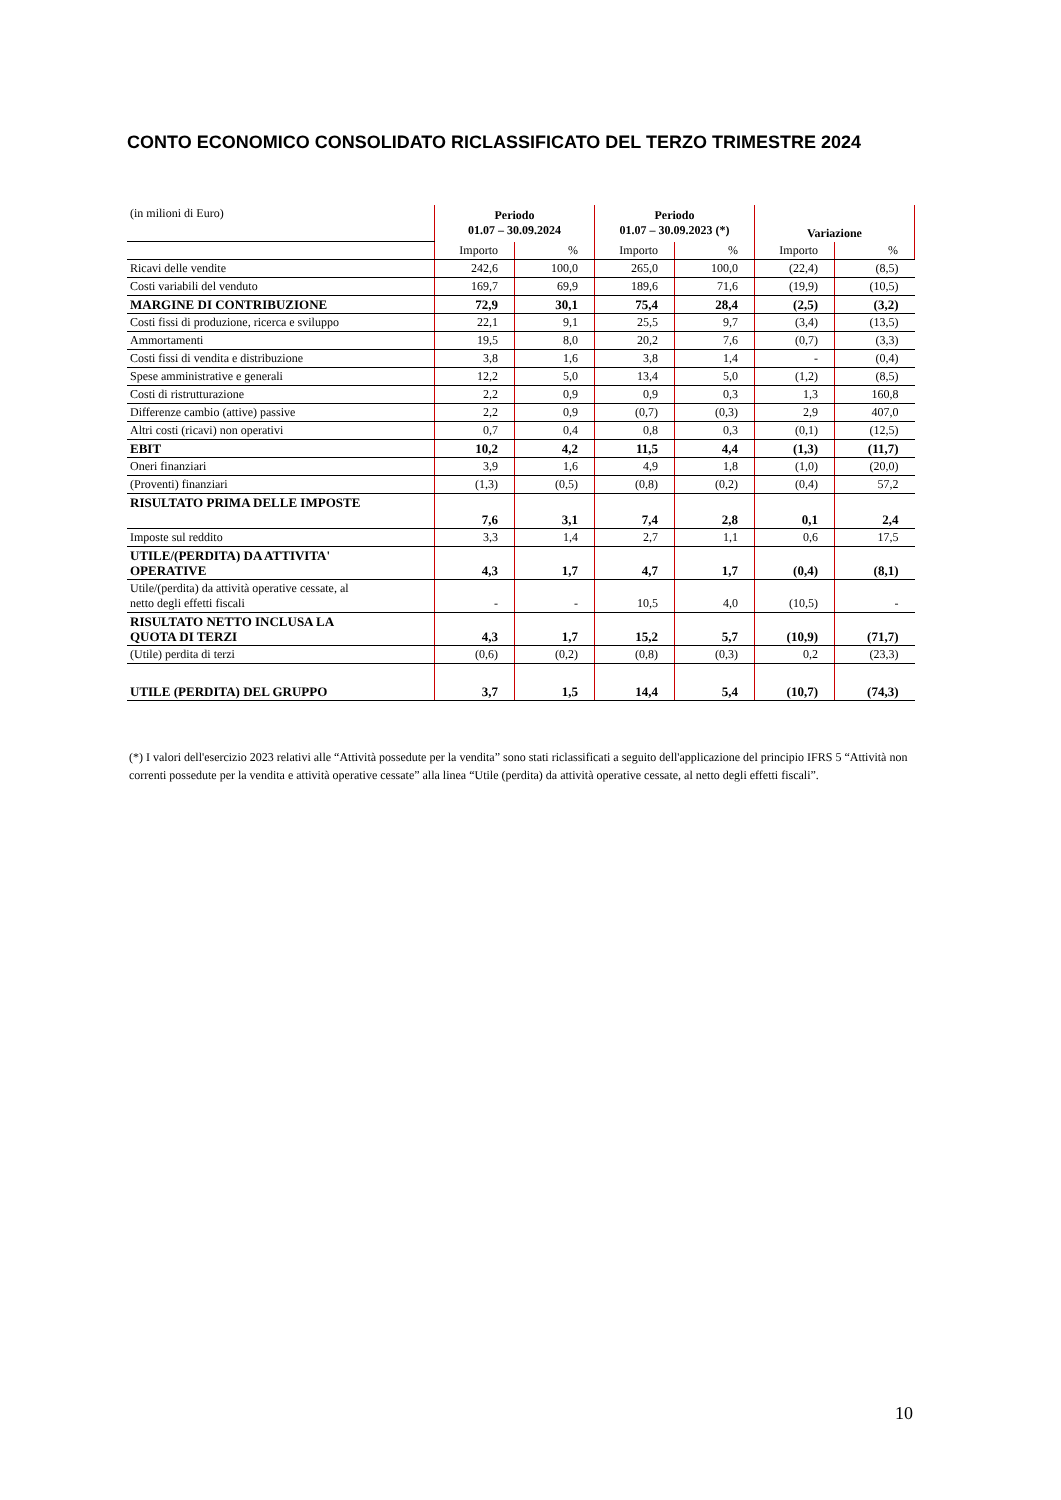CONTO ECONOMICO CONSOLIDATO RICLASSIFICATO DEL TERZO TRIMESTRE 2024
| (in milioni di Euro) | Periodo 01.07 – 30.09.2024 | | Periodo 01.07 – 30.09.2023 (*) | | Variazione | |
| | Importo | % | Importo | % | Importo | % |
| Ricavi delle vendite | 242,6 | 100,0 | 265,0 | 100,0 | (22,4) | (8,5) |
| Costi variabili del venduto | 169,7 | 69,9 | 189,6 | 71,6 | (19,9) | (10,5) |
| MARGINE DI CONTRIBUZIONE | 72,9 | 30,1 | 75,4 | 28,4 | (2,5) | (3,2) |
| Costi fissi di produzione, ricerca e sviluppo | 22,1 | 9,1 | 25,5 | 9,7 | (3,4) | (13,5) |
| Ammortamenti | 19,5 | 8,0 | 20,2 | 7,6 | (0,7) | (3,3) |
| Costi fissi di vendita e distribuzione | 3,8 | 1,6 | 3,8 | 1,4 | - | (0,4) |
| Spese amministrative e generali | 12,2 | 5,0 | 13,4 | 5,0 | (1,2) | (8,5) |
| Costi di ristrutturazione | 2,2 | 0,9 | 0,9 | 0,3 | 1,3 | 160,8 |
| Differenze cambio (attive) passive | 2,2 | 0,9 | (0,7) | (0,3) | 2,9 | 407,0 |
| Altri costi (ricavi) non operativi | 0,7 | 0,4 | 0,8 | 0,3 | (0,1) | (12,5) |
| EBIT | 10,2 | 4,2 | 11,5 | 4,4 | (1,3) | (11,7) |
| Oneri finanziari | 3,9 | 1,6 | 4,9 | 1,8 | (1,0) | (20,0) |
| (Proventi) finanziari | (1,3) | (0,5) | (0,8) | (0,2) | (0,4) | 57,2 |
| RISULTATO PRIMA DELLE IMPOSTE | 7,6 | 3,1 | 7,4 | 2,8 | 0,1 | 2,4 |
| Imposte sul reddito | 3,3 | 1,4 | 2,7 | 1,1 | 0,6 | 17,5 |
| UTILE/(PERDITA) DA ATTIVITA' OPERATIVE | 4,3 | 1,7 | 4,7 | 1,7 | (0,4) | (8,1) |
| Utile/(perdita) da attività operative cessate, al netto degli effetti fiscali | - | - | 10,5 | 4,0 | (10,5) | - |
| RISULTATO NETTO INCLUSA LA QUOTA DI TERZI | 4,3 | 1,7 | 15,2 | 5,7 | (10,9) | (71,7) |
| (Utile) perdita di terzi | (0,6) | (0,2) | (0,8) | (0,3) | 0,2 | (23,3) |
| UTILE (PERDITA) DEL GRUPPO | 3,7 | 1,5 | 14,4 | 5,4 | (10,7) | (74,3) |
(*) I valori dell'esercizio 2023 relativi alle “Attività possedute per la vendita” sono stati riclassificati a seguito dell'applicazione del principio IFRS 5 “Attività non correnti possedute per la vendita e attività operative cessate” alla linea “Utile (perdita) da attività operative cessate, al netto degli effetti fiscali”.
10